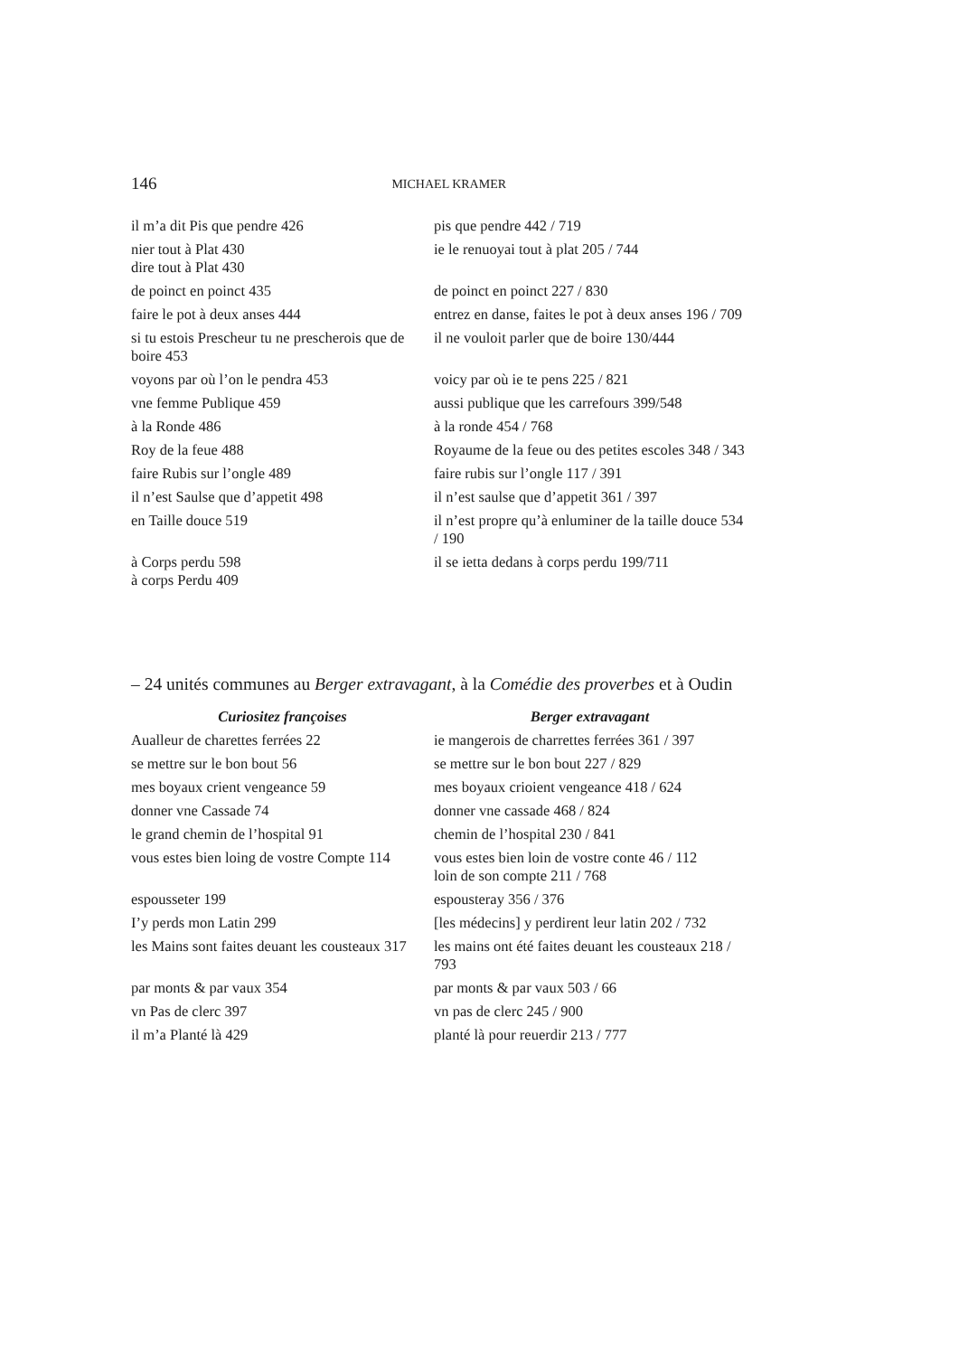146 MICHAEL KRAMER
| il m’a dit Pis que pendre 426 | pis que pendre 442 / 719 |
| nier tout à Plat 430 dire tout à Plat 430 | ie le renuoyai tout à plat 205 / 744 |
| de poinct en poinct 435 | de poinct en poinct 227 / 830 |
| faire le pot à deux anses 444 | entrez en danse, faites le pot à deux anses 196 / 709 |
| si tu estois Prescheur tu ne prescherois que de boire 453 | il ne vouloit parler que de boire 130/444 |
| voyons par où l’on le pendra 453 | voicy par où ie te pens 225 / 821 |
| vne femme Publique 459 | aussi publique que les carrefours 399/548 |
| à la Ronde 486 | à la ronde 454 / 768 |
| Roy de la feue 488 | Royaume de la feue ou des petites escoles 348 / 343 |
| faire Rubis sur l’ongle 489 | faire rubis sur l’ongle 117 / 391 |
| il n’est Saulse que d’appetit 498 | il n’est saulse que d’appetit 361 / 397 |
| en Taille douce 519 | il n’est propre qu’à enluminer de la taille douce 534 / 190 |
| à Corps perdu 598 à corps Perdu 409 | il se ietta dedans à corps perdu 199/711 |
– 24 unités communes au Berger extravagant, à la Comédie des proverbes et à Oudin
| Curiositez françoises | Berger extravagant |
| --- | --- |
| Aualleur de charettes ferrées 22 | ie mangerois de charrettes ferrées 361 / 397 |
| se mettre sur le bon bout 56 | se mettre sur le bon bout 227 / 829 |
| mes boyaux crient vengeance 59 | mes boyaux crioient vengeance 418 / 624 |
| donner vne Cassade 74 | donner vne cassade 468 / 824 |
| le grand chemin de l’hospital 91 | chemin de l’hospital 230 / 841 |
| vous estes bien loing de vostre Compte 114 | vous estes bien loin de vostre conte 46 / 112 loin de son compte 211 / 768 |
| espousseter 199 | espousteray 356 / 376 |
| I’y perds mon Latin 299 | [les médecins] y perdirent leur latin 202 / 732 |
| les Mains sont faites deuant les cousteaux 317 | les mains ont été faites deuant les cousteaux 218 / 793 |
| par monts & par vaux 354 | par monts & par vaux 503 / 66 |
| vn Pas de clerc 397 | vn pas de clerc 245 / 900 |
| il m’a Planté là 429 | planté là pour reuerdir 213 / 777 |